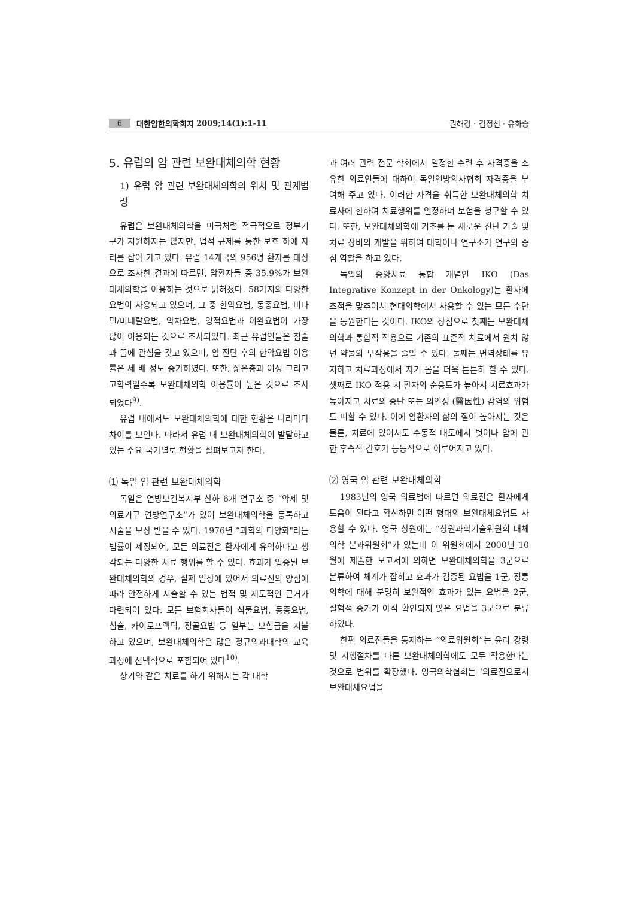6 대한암한의학회지 2009;14(1):1-11 권해경 · 김정선 · 유화승
5. 유럽의 암 관련 보완대체의학 현황
1) 유럽 암 관련 보완대체의학의 위치 및 관계법령
유럽은 보완대체의학을 미국처럼 적극적으로 정부기구가 지원하지는 않지만, 법적 규제를 통한 보호 하에 자리를 잡아 가고 있다. 유럽 14개국의 956명 환자를 대상으로 조사한 결과에 따르면, 암환자들 중 35.9%가 보완대체의학을 이용하는 것으로 밝혀졌다. 58가지의 다양한 요법이 사용되고 있으며, 그 중 한약요법, 동종요법, 비타민/미네랄요법, 약차요법, 영적요법과 이완요법이 가장 많이 이용되는 것으로 조사되었다. 최근 유럽인들은 침술과 뜸에 관심을 갖고 있으며, 암 진단 후의 한약요법 이용률은 세 배 정도 증가하였다. 또한, 젊은층과 여성 그리고 고학력일수록 보완대체의학 이용률이 높은 것으로 조사되었다<sup>9)</sup>.
유럽 내에서도 보완대체의학에 대한 현황은 나라마다 차이를 보인다. 따라서 유럽 내 보완대체의학이 발달하고 있는 주요 국가별로 현황을 살펴보고자 한다.
⑴ 독일 암 관련 보완대체의학
독일은 연방보건복지부 산하 6개 연구소 중 “약제 및 의료기구 연방연구소”가 있어 보완대체의학을 등록하고 시술을 보장 받을 수 있다. 1976년 “과학의 다양화"라는 법률이 제정되어, 모든 의료진은 환자에게 유익하다고 생각되는 다양한 치료 행위를 할 수 있다. 효과가 입증된 보완대체의학의 경우, 실제 임상에 있어서 의료진의 양심에 따라 안전하게 시술할 수 있는 법적 및 제도적인 근거가 마련되어 있다. 모든 보험회사들이 식물요법, 동종요법, 침술, 카이로프랙틱, 정골요법 등 일부는 보험금을 지불하고 있으며, 보완대체의학은 많은 정규의과대학의 교육과정에 선택적으로 포함되어 있다<sup>10)</sup>.
상기와 같은 치료를 하기 위해서는 각 대학
과 여러 관련 전문 학회에서 일정한 수련 후 자격증을 소유한 의료인들에 대하여 독일연방의사협회 자격증을 부여해 주고 있다. 이러한 자격을 취득한 보완대체의학 치료사에 한하여 치료행위를 인정하며 보험을 청구할 수 있다. 또한, 보완대체의학에 기초를 둔 새로운 진단 기술 및 치료 장비의 개발을 위하여 대학이나 연구소가 연구의 중심 역할을 하고 있다.
독일의 종양치료 통합 개념인 IKO (Das Integrative Konzept in der Onkology)는 환자에 초점을 맞추어서 현대의학에서 사용할 수 있는 모든 수단을 동원한다는 것이다. IKO의 장점으로 첫째는 보완대체의학과 통합적 적용으로 기존의 표준적 치료에서 원치 않던 약물의 부작용을 줄일 수 있다. 둘째는 면역상태를 유지하고 치료과정에서 자기 몸을 더욱 튼튼히 할 수 있다. 셋째로 IKO 적용 시 환자의 순응도가 높아서 치료효과가 높아지고 치료의 중단 또는 의인성 (醫因性) 감염의 위험도 피할 수 있다. 이에 암환자의 삶의 질이 높아지는 것은 물론, 치료에 있어서도 수동적 태도에서 벗어나 암에 관한 후속적 간호가 능동적으로 이루어지고 있다.
⑵ 영국 암 관련 보완대체의학
1983년의 영국 의료법에 따르면 의료진은 환자에게 도움이 된다고 확신하면 어떤 형태의 보완대체요법도 사용할 수 있다. 영국 상원에는 “상원과학기술위원회 대체의학 분과위원회”가 있는데 이 위원회에서 2000년 10월에 제출한 보고서에 의하면 보완대체의학을 3군으로 분류하여 체계가 잡히고 효과가 검증된 요법을 1군, 정통의학에 대해 분명히 보완적인 효과가 있는 요법을 2군, 실험적 증거가 아직 확인되지 않은 요법을 3군으로 분류하였다.
한편 의료진들을 통제하는 “의료위원회”는 윤리 강령 및 시행절차를 다른 보완대체의학에도 모두 적용한다는 것으로 범위를 확장했다. 영국의학협회는 ‘의료진으로서 보완대체요법을